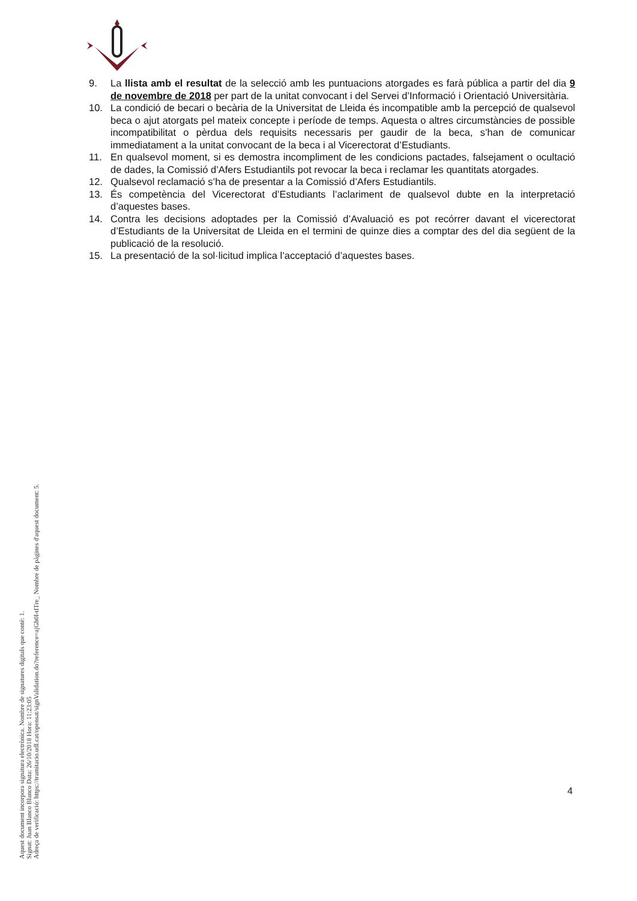9. La llista amb el resultat de la selecció amb les puntuacions atorgades es farà pública a partir del dia 9 de novembre de 2018 per part de la unitat convocant i del Servei d’Informació i Orientació Universitària.
10. La condició de becari o becària de la Universitat de Lleida és incompatible amb la percepció de qualsevol beca o ajut atorgats pel mateix concepte i període de temps. Aquesta o altres circumstàncies de possible incompatibilitat o pèrdua dels requisits necessaris per gaudir de la beca, s’han de comunicar immediatament a la unitat convocant de la beca i al Vicerectorat d’Estudiants.
11. En qualsevol moment, si es demostra incompliment de les condicions pactades, falsejament o ocultació de dades, la Comissió d’Afers Estudiantils pot revocar la beca i reclamar les quantitats atorgades.
12. Qualsevol reclamació s’ha de presentar a la Comissió d’Afers Estudiantils.
13. És competència del Vicerectorat d’Estudiants l’aclariment de qualsevol dubte en la interpretació d’aquestes bases.
14. Contra les decisions adoptades per la Comissió d’Avaluació es pot recórrer davant el vicerectorat d’Estudiants de la Universitat de Lleida en el termini de quinze dies a comptar des del dia següent de la publicació de la resolució.
15. La presentació de la sol·licitud implica l’acceptació d’aquestes bases.
Aquest document incorpora signatura electrònica. Nombre de signatures digitals que conté: 1.
Signat: Juan Blanco Blanco Data: 26/10/2018 Hora: 11:23:05
Adreça de verificació: https://tramitacio.udl.cat/opensat/signValidation.do?reference=ajGh0l-tITre_ Nombre de pàgines d'aquest document: 5.
4